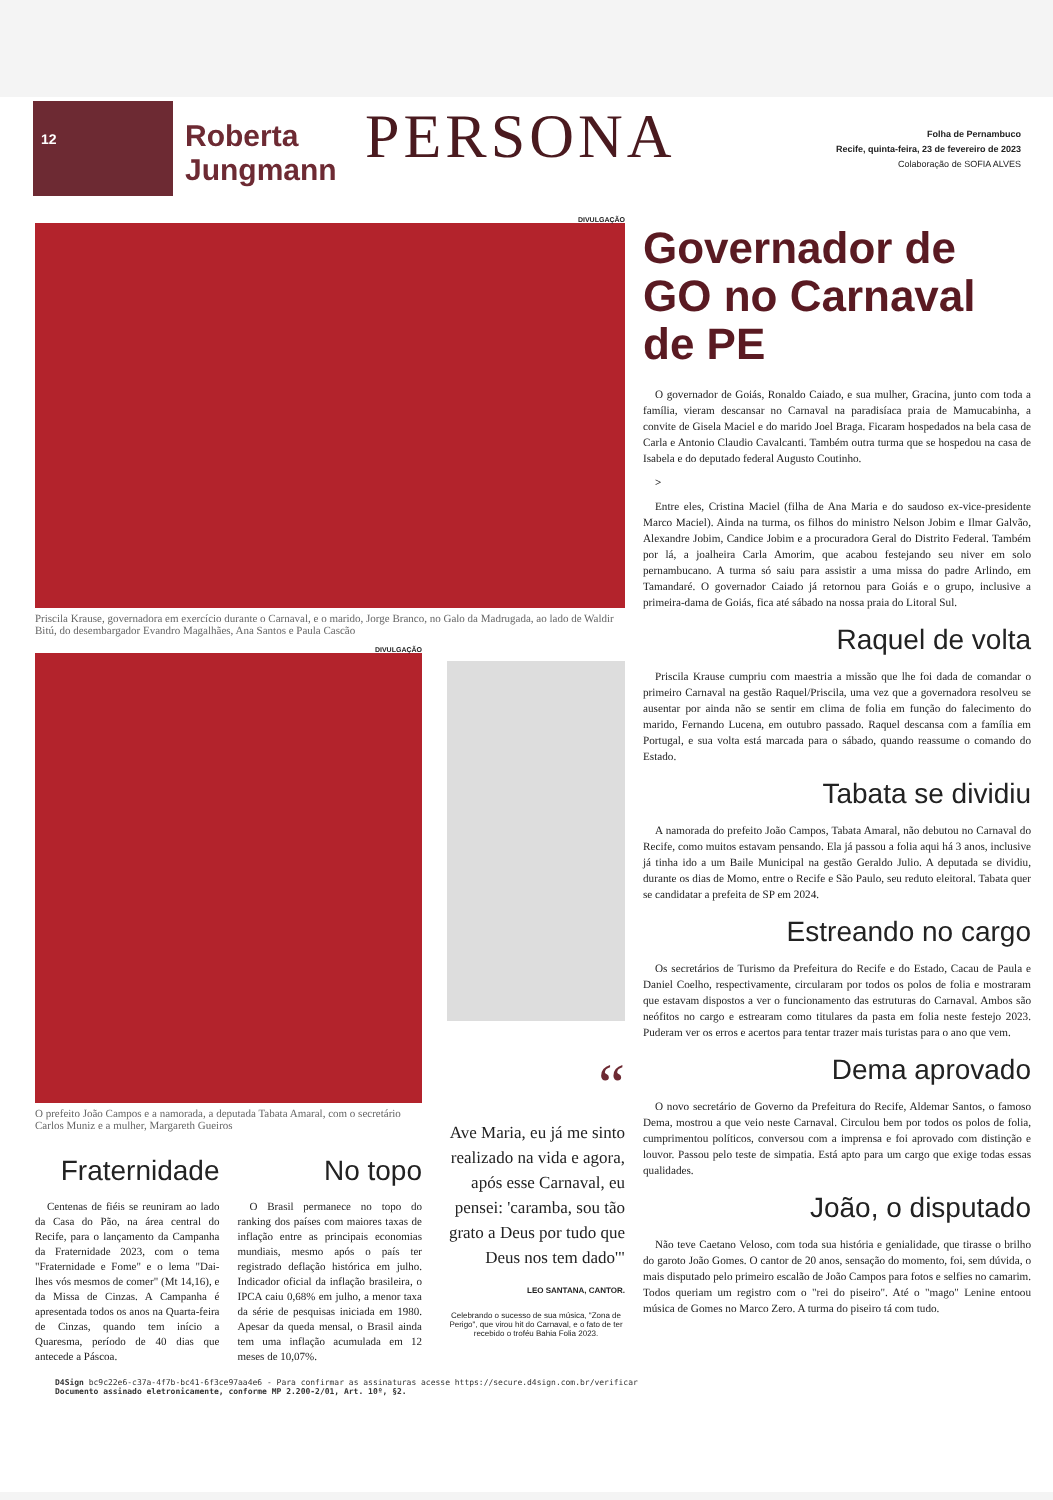12
Roberta Jungmann
PERSONA
Folha de Pernambuco
Recife, quinta-feira, 23 de fevereiro de 2023
Colaboração de SOFIA ALVES
DIVULGAÇÃO
Priscila Krause, governadora em exercício durante o Carnaval, e o marido, Jorge Branco, no Galo da Madrugada, ao lado de Waldir Bitú, do desembargador Evandro Magalhães, Ana Santos e Paula Cascão
DIVULGAÇÃO
O prefeito João Campos e a namorada, a deputada Tabata Amaral, com o secretário Carlos Muniz e a mulher, Margareth Gueiros
Fraternidade
Centenas de fiéis se reuniram ao lado da Casa do Pão, na área central do Recife, para o lançamento da Campanha da Fraternidade 2023, com o tema "Fraternidade e Fome" e o lema "Dai-lhes vós mesmos de comer" (Mt 14,16), e da Missa de Cinzas. A Campanha é apresentada todos os anos na Quarta-feira de Cinzas, quando tem início a Quaresma, período de 40 dias que antecede a Páscoa.
No topo
O Brasil permanece no topo do ranking dos países com maiores taxas de inflação entre as principais economias mundiais, mesmo após o país ter registrado deflação histórica em julho. Indicador oficial da inflação brasileira, o IPCA caiu 0,68% em julho, a menor taxa da série de pesquisas iniciada em 1980. Apesar da queda mensal, o Brasil ainda tem uma inflação acumulada em 12 meses de 10,07%.
“
Ave Maria, eu já me sinto realizado na vida e agora, após esse Carnaval, eu pensei: 'caramba, sou tão grato a Deus por tudo que Deus nos tem dado'"
LEO SANTANA, CANTOR.
Celebrando o sucesso de sua música, "Zona de Perigo", que virou hit do Carnaval, e o fato de ter recebido o troféu Bahia Folia 2023.
Governador de GO no Carnaval de PE
O governador de Goiás, Ronaldo Caiado, e sua mulher, Gracina, junto com toda a família, vieram descansar no Carnaval na paradisíaca praia de Mamucabinha, a convite de Gisela Maciel e do marido Joel Braga. Ficaram hospedados na bela casa de Carla e Antonio Claudio Cavalcanti. Também outra turma que se hospedou na casa de Isabela e do deputado federal Augusto Coutinho.
>
Entre eles, Cristina Maciel (filha de Ana Maria e do saudoso ex-vice-presidente Marco Maciel). Ainda na turma, os filhos do ministro Nelson Jobim e Ilmar Galvão, Alexandre Jobim, Candice Jobim e a procuradora Geral do Distrito Federal. Também por lá, a joalheira Carla Amorim, que acabou festejando seu niver em solo pernambucano. A turma só saiu para assistir a uma missa do padre Arlindo, em Tamandaré. O governador Caiado já retornou para Goiás e o grupo, inclusive a primeira-dama de Goiás, fica até sábado na nossa praia do Litoral Sul.
Raquel de volta
Priscila Krause cumpriu com maestria a missão que lhe foi dada de comandar o primeiro Carnaval na gestão Raquel/Priscila, uma vez que a governadora resolveu se ausentar por ainda não se sentir em clima de folia em função do falecimento do marido, Fernando Lucena, em outubro passado. Raquel descansa com a família em Portugal, e sua volta está marcada para o sábado, quando reassume o comando do Estado.
Tabata se dividiu
A namorada do prefeito João Campos, Tabata Amaral, não debutou no Carnaval do Recife, como muitos estavam pensando. Ela já passou a folia aqui há 3 anos, inclusive já tinha ido a um Baile Municipal na gestão Geraldo Julio. A deputada se dividiu, durante os dias de Momo, entre o Recife e São Paulo, seu reduto eleitoral. Tabata quer se candidatar a prefeita de SP em 2024.
Estreando no cargo
Os secretários de Turismo da Prefeitura do Recife e do Estado, Cacau de Paula e Daniel Coelho, respectivamente, circularam por todos os polos de folia e mostraram que estavam dispostos a ver o funcionamento das estruturas do Carnaval. Ambos são neófitos no cargo e estrearam como titulares da pasta em folia neste festejo 2023. Puderam ver os erros e acertos para tentar trazer mais turistas para o ano que vem.
Dema aprovado
O novo secretário de Governo da Prefeitura do Recife, Aldemar Santos, o famoso Dema, mostrou a que veio neste Carnaval. Circulou bem por todos os polos de folia, cumprimentou políticos, conversou com a imprensa e foi aprovado com distinção e louvor. Passou pelo teste de simpatia. Está apto para um cargo que exige todas essas qualidades.
João, o disputado
Não teve Caetano Veloso, com toda sua história e genialidade, que tirasse o brilho do garoto João Gomes. O cantor de 20 anos, sensação do momento, foi, sem dúvida, o mais disputado pelo primeiro escalão de João Campos para fotos e selfies no camarim. Todos queriam um registro com o "rei do piseiro". Até o "mago" Lenine entoou música de Gomes no Marco Zero. A turma do piseiro tá com tudo.
D4Sign bc9c22e6-c37a-4f7b-bc41-6f3ce97aa4e6 - Para confirmar as assinaturas acesse https://secure.d4sign.com.br/verificar
Documento assinado eletronicamente, conforme MP 2.200-2/01, Art. 10º, §2.